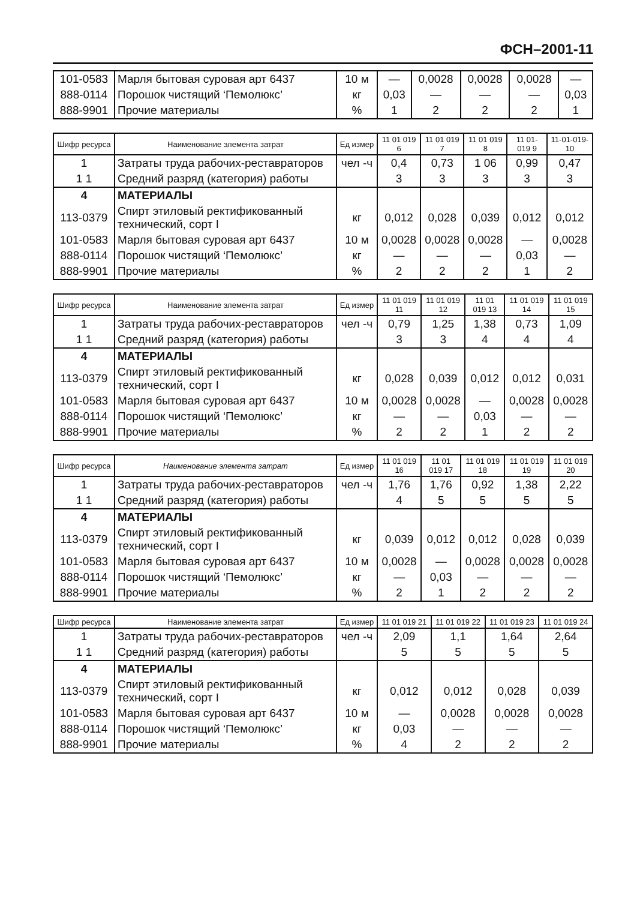ФСН–2001-11
| 101-0583 | Марля бытовая суровая арт 6437 | 10 м | — | 0,0028 | 0,0028 | 0,0028 | — |
| 888-0114 | Порошок чистящий ‘Пемолюкс’ | кг | 0,03 | — | — | — | 0,03 |
| 888-9901 | Прочие материалы | % | 1 | 2 | 2 | 2 | 1 |
| Шифр ресурса | Наименование элемента затрат | Ед измер | 11 01 019 6 | 11 01 019 7 | 11 01 019 8 | 11 01-019 9 | 11-01-019-10 |
| --- | --- | --- | --- | --- | --- | --- | --- |
| 1 | Затраты труда рабочих-реставраторов | чел -ч | 0,4 | 0,73 | 1 06 | 0,99 | 0,47 |
| 1 1 | Средний разряд (категория) работы | | 3 | 3 | 3 | 3 | 3 |
| 4 | МАТЕРИАЛЫ | | | | | | |
| 113-0379 | Спирт этиловый ректификованный технический, сорт I | кг | 0,012 | 0,028 | 0,039 | 0,012 | 0,012 |
| 101-0583 | Марля бытовая суровая арт 6437 | 10 м | 0,0028 | 0,0028 | 0,0028 | — | 0,0028 |
| 888-0114 | Порошок чистящий ‘Пемолюкс’ | кг | — | — | — | 0,03 | — |
| 888-9901 | Прочие материалы | % | 2 | 2 | 2 | 1 | 2 |
| Шифр ресурса | Наименование элемента затрат | Ед измер | 11 01 019 11 | 11 01 019 12 | 11 01 019 13 | 11 01 019 14 | 11 01 019 15 |
| --- | --- | --- | --- | --- | --- | --- | --- |
| 1 | Затраты труда рабочих-реставраторов | чел -ч | 0,79 | 1,25 | 1,38 | 0,73 | 1,09 |
| 1 1 | Средний разряд (категория) работы | | 3 | 3 | 4 | 4 | 4 |
| 4 | МАТЕРИАЛЫ | | | | | | |
| 113-0379 | Спирт этиловый ректификованный технический, сорт I | кг | 0,028 | 0,039 | 0,012 | 0,012 | 0,031 |
| 101-0583 | Марля бытовая суровая арт 6437 | 10 м | 0,0028 | 0,0028 | — | 0,0028 | 0,0028 |
| 888-0114 | Порошок чистящий ‘Пемолюкс’ | кг | — | — | 0,03 | — | — |
| 888-9901 | Прочие материалы | % | 2 | 2 | 1 | 2 | 2 |
| Шифр ресурса | Наименование элемента затрат | Ед измер | 11 01 019 16 | 11 01 019 17 | 11 01 019 18 | 11 01 019 19 | 11 01 019 20 |
| --- | --- | --- | --- | --- | --- | --- | --- |
| 1 | Затраты труда рабочих-реставраторов | чел -ч | 1,76 | 1,76 | 0,92 | 1,38 | 2,22 |
| 1 1 | Средний разряд (категория) работы | | 4 | 5 | 5 | 5 | 5 |
| 4 | МАТЕРИАЛЫ | | | | | | |
| 113-0379 | Спирт этиловый ректификованный технический, сорт I | кг | 0,039 | 0,012 | 0,012 | 0,028 | 0,039 |
| 101-0583 | Марля бытовая суровая арт 6437 | 10 м | 0,0028 | — | 0,0028 | 0,0028 | 0,0028 |
| 888-0114 | Порошок чистящий ‘Пемолюкс’ | кг | — | 0,03 | — | — | — |
| 888-9901 | Прочие материалы | % | 2 | 1 | 2 | 2 | 2 |
| Шифр ресурса | Наименование элемента затрат | Ед измер | 11 01 019 21 | 11 01 019 22 | 11 01 019 23 | 11 01 019 24 |
| --- | --- | --- | --- | --- | --- | --- |
| 1 | Затраты труда рабочих-реставраторов | чел -ч | 2,09 | 1,1 | 1,64 | 2,64 |
| 1 1 | Средний разряд (категория) работы | | 5 | 5 | 5 | 5 |
| 4 | МАТЕРИАЛЫ | | | | | |
| 113-0379 | Спирт этиловый ректификованный технический, сорт I | кг | 0,012 | 0,012 | 0,028 | 0,039 |
| 101-0583 | Марля бытовая суровая арт 6437 | 10 м | — | 0,0028 | 0,0028 | 0,0028 |
| 888-0114 | Порошок чистящий ‘Пемолюкс’ | кг | 0,03 | — | — | — |
| 888-9901 | Прочие материалы | % | 4 | 2 | 2 | 2 |